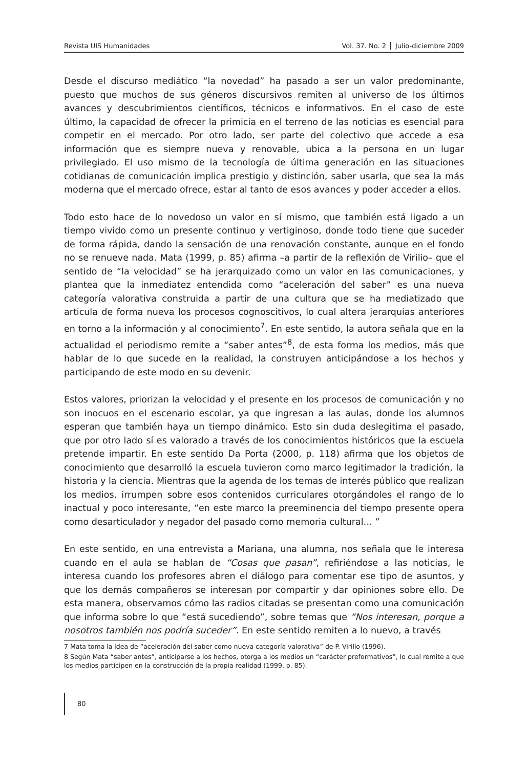Revista UIS Humanidades Vol. 37. No. 2 Julio-diciembre 2009
Desde el discurso mediático “la novedad” ha pasado a ser un valor predominante, puesto que muchos de sus géneros discursivos remiten al universo de los últimos avances y descubrimientos científicos, técnicos e informativos. En el caso de este último, la capacidad de ofrecer la primicia en el terreno de las noticias es esencial para competir en el mercado. Por otro lado, ser parte del colectivo que accede a esa información que es siempre nueva y renovable, ubica a la persona en un lugar privilegiado. El uso mismo de la tecnología de última generación en las situaciones cotidianas de comunicación implica prestigio y distinción, saber usarla, que sea la más moderna que el mercado ofrece, estar al tanto de esos avances y poder acceder a ellos.
Todo esto hace de lo novedoso un valor en sí mismo, que también está ligado a un tiempo vivido como un presente continuo y vertiginoso, donde todo tiene que suceder de forma rápida, dando la sensación de una renovación constante, aunque en el fondo no se renueve nada. Mata (1999, p. 85) afirma –a partir de la reflexión de Virilio– que el sentido de “la velocidad” se ha jerarquizado como un valor en las comunicaciones, y plantea que la inmediatez entendida como “aceleración del saber” es una nueva categoría valorativa construida a partir de una cultura que se ha mediatizado que articula de forma nueva los procesos cognoscitivos, lo cual altera jerarquías anteriores en torno a la información y al conocimiento<sup>7</sup>. En este sentido, la autora señala que en la actualidad el periodismo remite a “saber antes”<sup>8</sup>, de esta forma los medios, más que hablar de lo que sucede en la realidad, la construyen anticipándose a los hechos y participando de este modo en su devenir.
Estos valores, priorizan la velocidad y el presente en los procesos de comunicación y no son inocuos en el escenario escolar, ya que ingresan a las aulas, donde los alumnos esperan que también haya un tiempo dinámico. Esto sin duda deslegitima el pasado, que por otro lado sí es valorado a través de los conocimientos históricos que la escuela pretende impartir. En este sentido Da Porta (2000, p. 118) afirma que los objetos de conocimiento que desarrolló la escuela tuvieron como marco legitimador la tradición, la historia y la ciencia. Mientras que la agenda de los temas de interés público que realizan los medios, irrumpen sobre esos contenidos curriculares otorgándoles el rango de lo inactual y poco interesante, “en este marco la preeminencia del tiempo presente opera como desarticulador y negador del pasado como memoria cultural… ”
En este sentido, en una entrevista a Mariana, una alumna, nos señala que le interesa cuando en el aula se hablan de “Cosas que pasan”, refiriéndose a las noticias, le interesa cuando los profesores abren el diálogo para comentar ese tipo de asuntos, y que los demás compañeros se interesan por compartir y dar opiniones sobre ello. De esta manera, observamos cómo las radios citadas se presentan como una comunicación que informa sobre lo que “está sucediendo”, sobre temas que “Nos interesan, porque a nosotros también nos podría suceder”. En este sentido remiten a lo nuevo, a través
7 Mata toma la idea de “aceleración del saber como nueva categoría valorativa” de P. Virilio (1996).
8 Según Mata “saber antes”, anticiparse a los hechos, otorga a los medios un “carácter preformativos”, lo cual remite a que los medios participen en la construcción de la propia realidad (1999, p. 85).
80